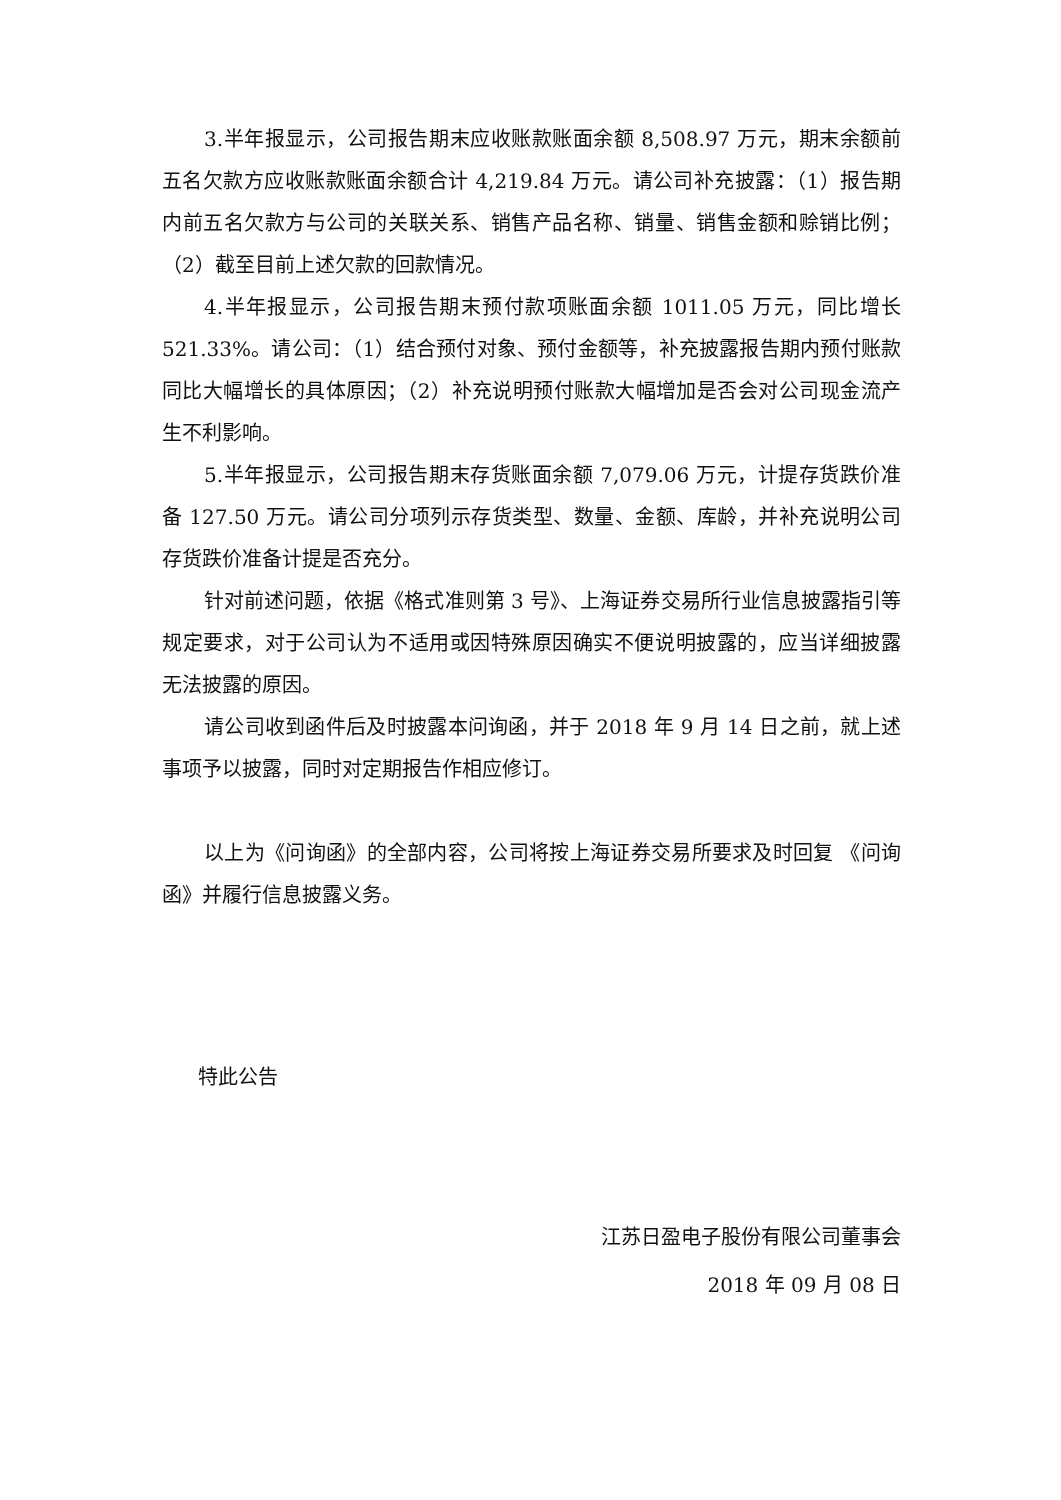3.半年报显示，公司报告期末应收账款账面余额 8,508.97 万元，期末余额前五名欠款方应收账款账面余额合计 4,219.84 万元。请公司补充披露：（1）报告期内前五名欠款方与公司的关联关系、销售产品名称、销量、销售金额和赊销比例；（2）截至目前上述欠款的回款情况。
4.半年报显示，公司报告期末预付款项账面余额 1011.05 万元，同比增长521.33%。请公司：（1）结合预付对象、预付金额等，补充披露报告期内预付账款同比大幅增长的具体原因；（2）补充说明预付账款大幅增加是否会对公司现金流产生不利影响。
5.半年报显示，公司报告期末存货账面余额 7,079.06 万元，计提存货跌价准备 127.50 万元。请公司分项列示存货类型、数量、金额、库龄，并补充说明公司存货跌价准备计提是否充分。
针对前述问题，依据《格式准则第 3 号》、上海证券交易所行业信息披露指引等规定要求，对于公司认为不适用或因特殊原因确实不便说明披露的，应当详细披露无法披露的原因。
请公司收到函件后及时披露本问询函，并于 2018 年 9 月 14 日之前，就上述事项予以披露，同时对定期报告作相应修订。
以上为《问询函》的全部内容，公司将按上海证券交易所要求及时回复 《问询函》并履行信息披露义务。
特此公告
江苏日盈电子股份有限公司董事会
2018 年 09 月 08 日